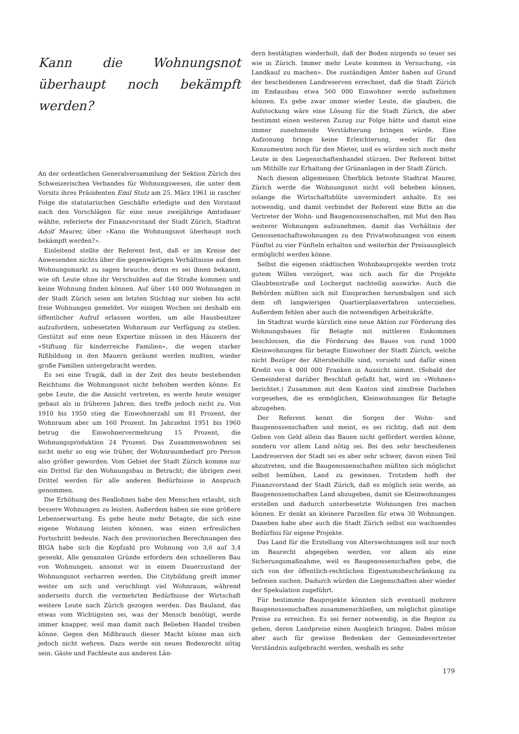Kann die Wohnungsnot überhaupt noch bekämpft werden?
An der ordentlichen Generalversammlung der Sektion Zürich des Schweizerischen Verbandes für Wohnungswesen, die unter dem Vorsitz ihres Präsidenten Emil Stutz am 25. März 1961 in rascher Folge die statutarischen Geschäfte erledigte und den Vorstand nach den Vorschlägen für eine neue zweijährige Amtsdauer wählte, referierte der Finanzvorstand der Stadt Zürich, Stadtrat Adolf Maurer, über «Kann die Wohnungsnot überhaupt noch bekämpft werden?».
Einleitend stellte der Referent fest, daß er im Kreise der Anwesenden nichts über die gegenwärtigen Verhältnisse auf dem Wohnungsmarkt zu sagen brauche, denn es sei ihnen bekannt, wie oft Leute ohne ihr Verschulden auf die Straße kommen und keine Wohnung finden können. Auf über 140 000 Wohnungen in der Stadt Zürich seien am letzten Stichtag nur sieben bis acht freie Wohnungen gemeldet. Vor einigen Wochen sei deshalb ein öffentlicher Aufruf erlassen worden, um alle Hausbesitzer aufzufordern, unbesetzten Wohnraum zur Verfügung zu stellen. Gestützt auf eine neue Expertise müssen in den Häusern der «Stiftung für kinderreiche Familien», die wegen starker Rißbildung in den Mauern geräumt werden mußten, wieder große Familien untergebracht werden.
Es sei eine Tragik, daß in der Zeit des heute bestehenden Reichtums die Wohnungsnot nicht behoben werden könne. Es gebe Leute, die die Ansicht vertreten, es werde heute weniger gebaut als in früheren Jahren; dies treffe jedoch nicht zu. Von 1910 bis 1950 stieg die Einwohnerzahl um 81 Prozent, der Wohnraum aber um 160 Prozent. Im Jahrzehnt 1951 bis 1960 betrug die Einwohnervermehrung 15 Prozent, die Wohnungsproduktion 24 Prozent. Das Zusammenwohnen sei nicht mehr so eng wie früher, der Wohnraumbedarf pro Person also größer geworden. Vom Gebiet der Stadt Zürich komme nur ein Drittel für den Wohnungsbau in Betracht; die übrigen zwei Drittel werden für alle anderen Bedürfnisse in Anspruch genommen.
Die Erhöhung des Reallohnes habe den Menschen erlaubt, sich bessere Wohnungen zu leisten. Außerdem haben sie eine größere Lebenserwartung. Es gebe heute mehr Betagte, die sich eine eigene Wohnung leisten können, was einen erfreulichen Fortschritt bedeute. Nach den provisorischen Berechnungen des BIGA habe sich die Kopfzahl pro Wohnung von 3,6 auf 3,4 gesenkt. Alle genannten Gründe erfordern den schnelleren Bau von Wohnungen, ansonst wir in einem Dauerzustand der Wohnungsnot verharren werden. Die Citybildung greift immer weiter um sich und verschlingt viel Wohnraum, während anderseits durch die vermehrten Bedürfnisse der Wirtschaft weitere Leute nach Zürich gezogen werden. Das Bauland, das etwas vom Wichtigsten sei, was der Mensch benötigt, werde immer knapper, weil man damit nach Belieben Handel treiben könne. Gegen den Mißbrauch dieser Macht könne man sich jedoch nicht wehren. Dazu werde ein neues Bodenrecht nötig sein. Gäste und Fachleute aus anderen Län-
dern bestätigten wiederholt, daß der Boden nirgends so teuer sei wie in Zürich. Immer mehr Leute kommen in Versuchung, «in Landkauf zu machen». Die zuständigen Ämter haben auf Grund der bescheidenen Landreserven errechnet, daß die Stadt Zürich im Endausbau etwa 560 000 Einwohner werde aufnehmen können. Es gebe zwar immer wieder Leute, die glauben, die Aufstockung wäre eine Lösung für die Stadt Zürich, die aber bestimmt einen weiteren Zuzug zur Folge hätte und damit eine immer zunehmende Verstädterung bringen würde. Eine Aufzonung bringe keine Erleichterung, weder für den Konsumenten noch für den Mieter, und es würden sich noch mehr Leute in den Liegenschaftenhandel stürzen. Der Referent bittet um Mithilfe zur Erhaltung der Grünanlagen in der Stadt Zürich.
Nach diesem allgemeinen Überblick betonte Stadtrat Maurer, Zürich werde die Wohnungsnot nicht voll beheben können, solange die Wirtschaftsblüte unvermindert anhalte. Es sei notwendig, und damit verbindet der Referent eine Bitte an die Vertreter der Wohn- und Baugenosssenschaften, mit Mut den Bau weiterer Wohnungen aufzunehmen, damit das Verhältnis der Genossenschaftswohnungen zu den Privatwohnungen von einem Fünftel zu vier Fünfteln erhalten und weiterhin der Preisausgleich ermöglicht werden könne.
Selbst die eigenen städtischen Wohnbauprojekte werden trotz gutem Willen verzögert, was sich auch für die Projekte Glaubtenstraße und Lochergut nachteilig auswirke. Auch die Behörden müßten sich mit Einsprachen herumbalgen und sich dem oft langwierigen Quartierplanverfahren unterziehen. Außerdem fehlen aber auch die notwendigen Arbeitskräfte.
Im Stadtrat wurde kürzlich eine neue Aktion zur Förderung des Wohnungsbaues für Betagte mit mittleren Einkommen beschlossen, die die Förderung des Baues von rund 1000 Kleinwohnungen für betagte Einwohner der Stadt Zürich, welche nicht Bezüger der Altersbeihilfe sind, vorsieht und dafür einen Kredit von 4 000 000 Franken in Aussicht nimmt. (Sobald der Gemeinderat darüber Beschluß gefaßt hat, wird im «Wohnen» berichtet.) Zusammen mit dem Kanton sind zinsfreie Darlehen vorgesehen, die es ermöglichen, Kleinwohnungen für Betagte abzugeben.
Der Referent kennt die Sorgen der Wohn- und Baugenossenschaften und meint, es sei richtig, daß mit dem Geben von Geld allein das Bauen nicht gefördert werden könne, sondern vor allem Land nötig sei. Bei den sehr bescheidenen Landreserven der Stadt sei es aber sehr schwer, davon einen Teil abzutreten, und die Baugenossenschaften müßten sich möglichst selbst bemühen, Land zu gewinnen. Trotzdem hofft der Finanzvorstand der Stadt Zürich, daß es möglich sein werde, an Baugenossenschaften Land abzugeben, damit sie Kleinwohnungen erstellen und dadurch unterbesetzte Wohnungen frei machen können. Er denkt an kleinere Parzellen für etwa 30 Wohnungen. Daneben habe aber auch die Stadt Zürich selbst ein wachsendes Bedürfnis für eigene Projekte.
Das Land für die Erstellung von Alterswohnungen soll nur noch im Baurecht abgegeben werden, vor allem als eine Sicherungsmaßnahme, weil es Baugenossenschaften gebe, die sich von der öffentlich-rechtlichen Eigentumsbeschränkung zu befreien suchen. Dadurch würden die Liegenschaften aber wieder der Spekulation zugeführt.
Für bestimmte Bauprojekte könnten sich eventuell mehrere Baugenossenschaften zusammenschließen, um möglichst günstige Preise zu erreichen. Es sei ferner notwendig, in die Region zu gehen, deren Landpreise einen Ausgleich bringen. Dabei müsse aber auch für gewisse Bedenken der Gemeindevertreter Verständnis aufgebracht werden, weshalb es sehr
179